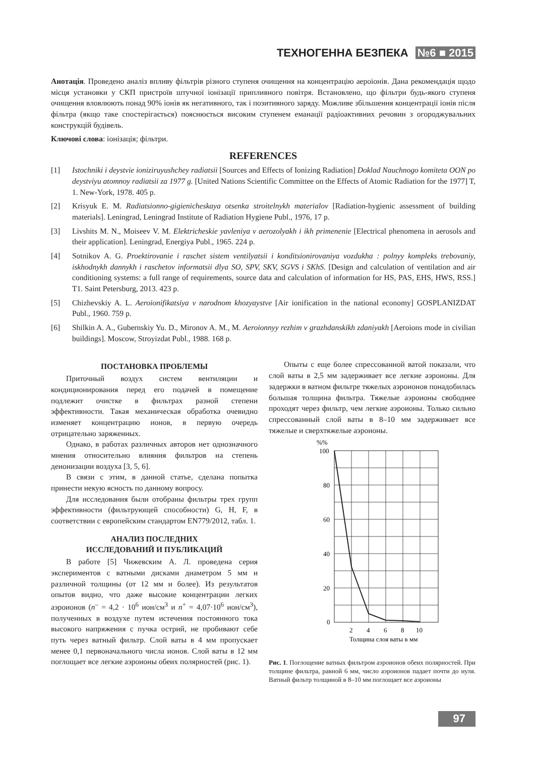ТЕХНОГЕННА БЕЗПЕКА №6 ■ 2015
Анотація. Проведено аналіз впливу фільтрів різного ступеня очищення на концентрацію аероіонів. Дана рекомендація щодо місця установки у СКП пристроїв штучної іонізації припливного повітря. Встановлено, що фільтри будь-якого ступеня очищення вловлюють понад 90% іонів як негативного, так і позитивного заряду. Можливе збільшення концентрації іонів після фільтра (якщо таке спостерігається) пояснюється високим ступенем еманації радіоактивних речовин з огороджувальних конструкцій будівель.
Ключові слова: іонізація; фільтри.
REFERENCES
[1] Istochniki i deystvie ioniziruyushchey radiatsii [Sources and Effects of Ionizing Radiation] Doklad Nauchnogo komiteta OON po deystviyu atomnoy radiatsii za 1977 g. [United Nations Scientific Committee on the Effects of Atomic Radiation for the 1977] T, 1. New-York, 1978. 405 p.
[2] Krisyuk E. M. Radiatsionno-gigienicheskaya otsenka stroitelnykh materialov [Radiation-hygienic assessment of building materials]. Leningrad, Leningrad Institute of Radiation Hygiene Publ., 1976, 17 p.
[3] Livshits M. N., Moiseev V. M. Elektricheskie yavleniya v aerozolyakh i ikh primenenie [Electrical phenomena in aerosols and their application]. Leningrad, Energiya Publ., 1965. 224 p.
[4] Sotnikov A. G. Proektirovanie i raschet sistem ventilyatsii i konditsionirovaniya vozdukha : polnyy kompleks trebovaniy, iskhodnykh dannykh i raschetov informatsii dlya SO, SPV, SKV, SGVS i SKhS. [Design and calculation of ventilation and air conditioning systems: a full range of requirements, source data and calculation of information for HS, PAS, EHS, HWS, RSS.] T1. Saint Petersburg, 2013. 423 p.
[5] Chizhevskiy A. L. Aeroionifikatsiya v narodnom khozyaystve [Air ionification in the national economy] GOSPLANIZDAT Publ., 1960. 759 p.
[6] Shilkin A. A., Gubernskiy Yu. D., Mironov A. M., M. Aeroionnyy rezhim v grazhdanskikh zdaniyakh [Aeroions mode in civilian buildings]. Moscow, Stroyizdat Publ., 1988. 168 p.
ПОСТАНОВКА ПРОБЛЕМЫ
Приточный воздух систем вентиляции и кондиционирования перед его подачей в помещение подлежит очистке в фильтрах разной степени эффективности. Такая механическая обработка очевидно изменяет концентрацию ионов, в первую очередь отрицательно заряженных.
Однако, в работах различных авторов нет однозначного мнения относительно влияния фильтров на степень деионизации воздуха [3, 5, 6].
В связи с этим, в данной статье, сделана попытка принести некую ясность по данному вопросу.
Для исследования были отобраны фильтры трех групп эффективности (фильтрующей способности) G, H, F, в соответствии с европейским стандартом EN779/2012, табл. 1.
АНАЛИЗ ПОСЛЕДНИХ
ИССЛЕДОВАНИЙ И ПУБЛИКАЦИЙ
В работе [5] Чижевским А. Л. проведена серия экспериментов с ватными дисками диаметром 5 мм и различной толщины (от 12 мм и более). Из результатов опытов видно, что даже высокие концентрации легких аэроионов (n<sup>–</sup> = 4,2 · 10<sup>6</sup> ион/см<sup>3</sup> и n<sup>+</sup> = 4,07·10<sup>6</sup> ион/см<sup>3</sup>), полученных в воздухе путем истечения постоянного тока высокого напряжения с пучка острий, не пробивают себе путь через ватный фильтр. Слой ваты в 4 мм пропускает менее 0,1 первоначального числа ионов. Слой ваты в 12 мм поглощает все легкие аэроионы обеих полярностей (рис. 1).
Опыты с еще более спрессованной ватой показали, что слой ваты в 2,5 мм задерживает все легкие аэроионы. Для задержки в ватном фильтре тяжелых аэроионов понадобилась большая толщина фильтра. Тяжелые аэроионы свободнее проходят через фильтр, чем легкие аэроионы. Только сильно спрессованный слой ваты в 8–10 мм задерживает все тяжелые и сверхтяжелые аэроионы.
%%
100
80
60
40
20
0
2
4
6
8
10
Толщина слоя ваты в мм
Рис. 1. Поглощение ватных фильтром аэроионов обеих полярностей. При толщине фильтра, равной 6 мм, число аэроионов падает почти до нуля. Ватный фильтр толщиной в 8–10 мм поглощает все аэроионы
97